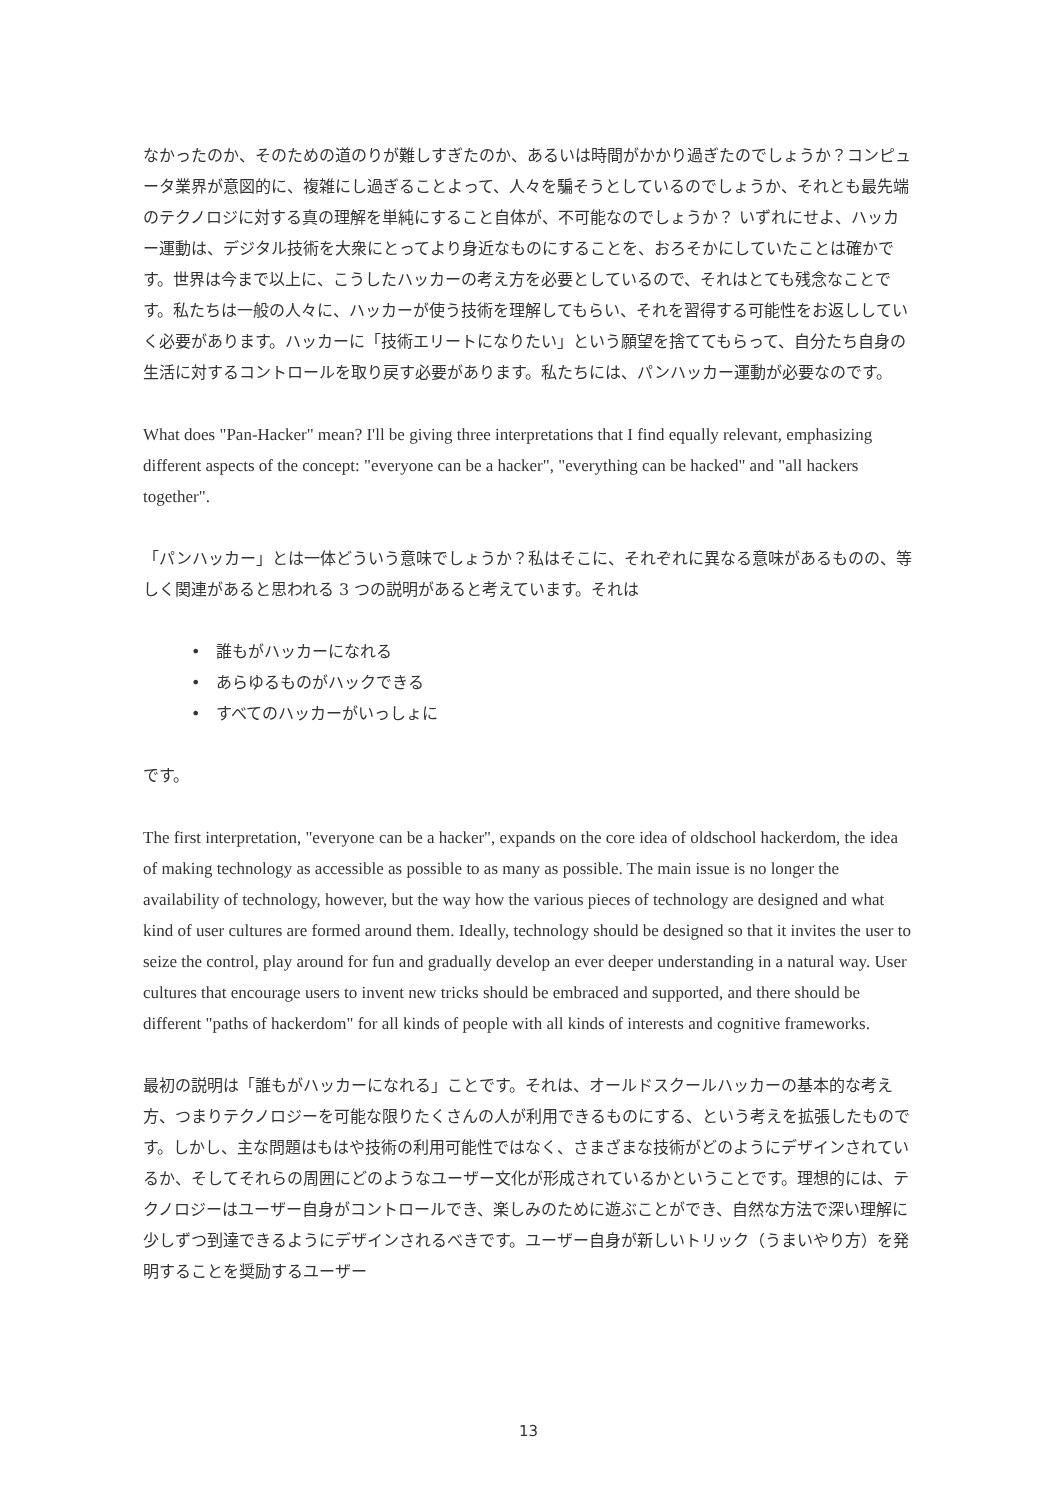なかったのか、そのための道のりが難しすぎたのか、あるいは時間がかかり過ぎたのでしょうか？コンピュータ業界が意図的に、複雑にし過ぎることよって、人々を騙そうとしているのでしょうか、それとも最先端のテクノロジに対する真の理解を単純にすること自体が、不可能なのでしょうか？ いずれにせよ、ハッカー運動は、デジタル技術を大衆にとってより身近なものにすることを、おろそかにしていたことは確かです。世界は今まで以上に、こうしたハッカーの考え方を必要としているので、それはとても残念なことです。私たちは一般の人々に、ハッカーが使う技術を理解してもらい、それを習得する可能性をお返ししていく必要があります。ハッカーに「技術エリートになりたい」という願望を捨ててもらって、自分たち自身の生活に対するコントロールを取り戻す必要があります。私たちには、パンハッカー運動が必要なのです。
What does "Pan-Hacker" mean? I'll be giving three interpretations that I find equally relevant, emphasizing different aspects of the concept: "everyone can be a hacker", "everything can be hacked" and "all hackers together".
「パンハッカー」とは一体どういう意味でしょうか？私はそこに、それぞれに異なる意味があるものの、等しく関連があると思われる 3 つの説明があると考えています。それは
• 誰もがハッカーになれる
• あらゆるものがハックできる
• すべてのハッカーがいっしょに
です。
The first interpretation, "everyone can be a hacker", expands on the core idea of oldschool hackerdom, the idea of making technology as accessible as possible to as many as possible. The main issue is no longer the availability of technology, however, but the way how the various pieces of technology are designed and what kind of user cultures are formed around them. Ideally, technology should be designed so that it invites the user to seize the control, play around for fun and gradually develop an ever deeper understanding in a natural way. User cultures that encourage users to invent new tricks should be embraced and supported, and there should be different "paths of hackerdom" for all kinds of people with all kinds of interests and cognitive frameworks.
最初の説明は「誰もがハッカーになれる」ことです。それは、オールドスクールハッカーの基本的な考え方、つまりテクノロジーを可能な限りたくさんの人が利用できるものにする、という考えを拡張したものです。しかし、主な問題はもはや技術の利用可能性ではなく、さまざまな技術がどのようにデザインされているか、そしてそれらの周囲にどのようなユーザー文化が形成されているかということです。理想的には、テクノロジーはユーザー自身がコントロールでき、楽しみのために遊ぶことができ、自然な方法で深い理解に少しずつ到達できるようにデザインされるべきです。ユーザー自身が新しいトリック（うまいやり方）を発明することを奨励するユーザー
13